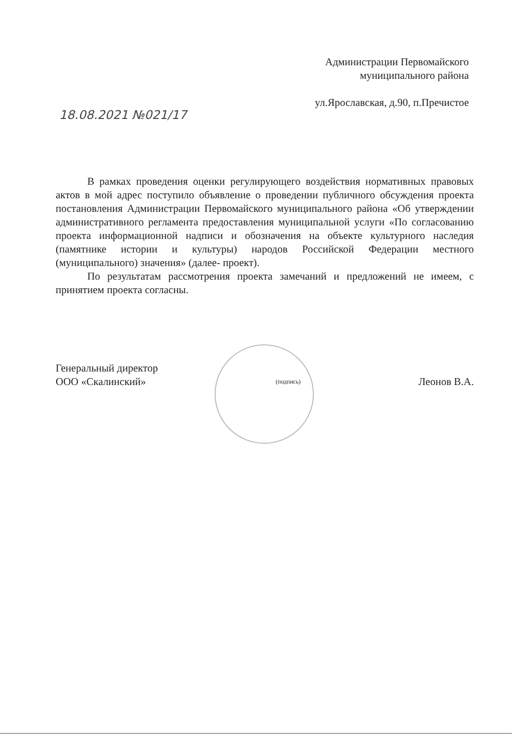Администрации Первомайского
муниципального района
ул.Ярославская, д.90, п.Пречистое
18.08.2021 №021/17
В рамках проведения оценки регулирующего воздействия нормативных правовых актов в мой адрес поступило объявление о проведении публичного обсуждения проекта постановления Администрации Первомайского муниципального района «Об утверждении административного регламента предоставления муниципальной услуги «По согласованию проекта информационной надписи и обозначения на объекте культурного наследия (памятнике истории и культуры) народов Российской Федерации местного (муниципального) значения» (далее- проект).
По результатам рассмотрения проекта замечаний и предложений не имеем, с принятием проекта согласны.
Генеральный директор
ООО «Скалинский»
(подпись)
Леонов В.А.